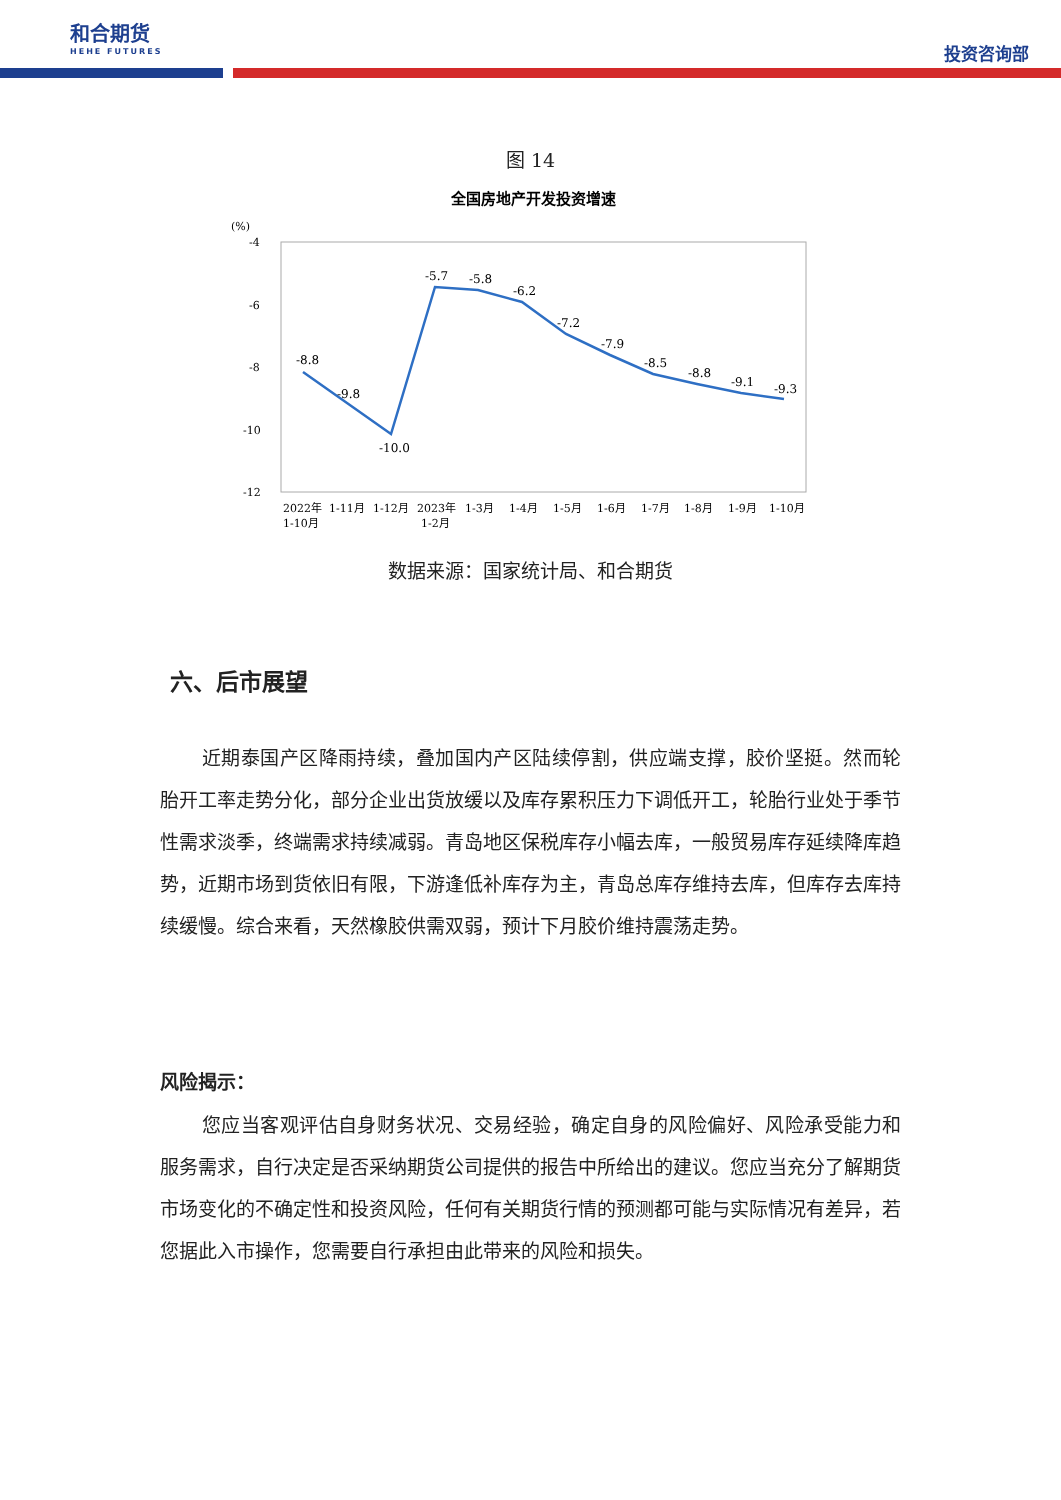和合期货
HEHE FUTURES
投资咨询部
图 14
全国房地产开发投资增速
(%)
-4
-6
-8
-10
-12
-8.8
-9.8
-10.0
-5.7
-5.8
-6.2
-7.2
-7.9
-8.5
-8.8
-9.1
-9.3
2022年
1-10月
1-11月
1-12月
2023年
1-2月
1-3月
1-4月
1-5月
1-6月
1-7月
1-8月
1-9月
1-10月
数据来源：国家统计局、和合期货
六、后市展望
近期泰国产区降雨持续，叠加国内产区陆续停割，供应端支撑，胶价坚挺。然而轮胎开工率走势分化，部分企业出货放缓以及库存累积压力下调低开工，轮胎行业处于季节性需求淡季，终端需求持续减弱。青岛地区保税库存小幅去库，一般贸易库存延续降库趋势，近期市场到货依旧有限，下游逢低补库存为主，青岛总库存维持去库，但库存去库持续缓慢。综合来看，天然橡胶供需双弱，预计下月胶价维持震荡走势。
风险揭示：
您应当客观评估自身财务状况、交易经验，确定自身的风险偏好、风险承受能力和服务需求，自行决定是否采纳期货公司提供的报告中所给出的建议。您应当充分了解期货市场变化的不确定性和投资风险，任何有关期货行情的预测都可能与实际情况有差异，若您据此入市操作，您需要自行承担由此带来的风险和损失。